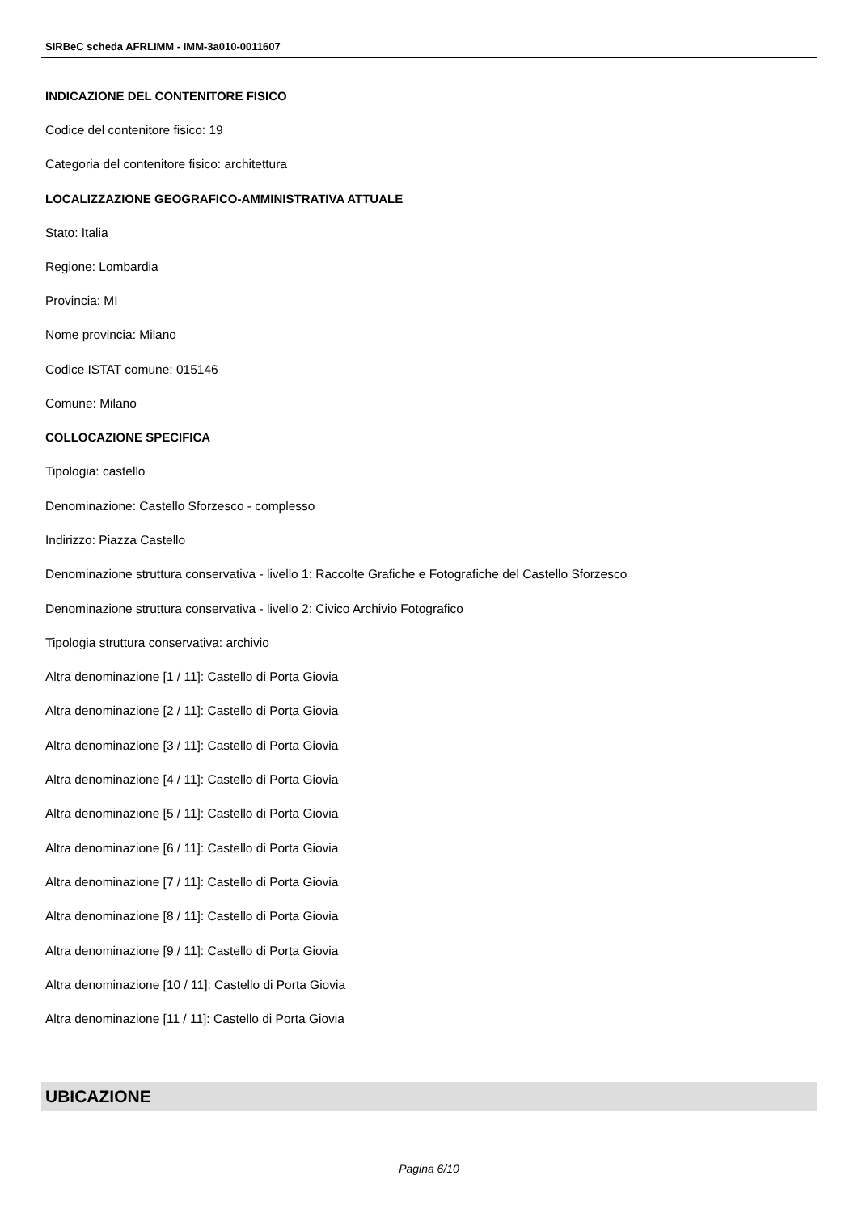SIRBeC scheda AFRLIMM - IMM-3a010-0011607
INDICAZIONE DEL CONTENITORE FISICO
Codice del contenitore fisico: 19
Categoria del contenitore fisico: architettura
LOCALIZZAZIONE GEOGRAFICO-AMMINISTRATIVA ATTUALE
Stato: Italia
Regione: Lombardia
Provincia: MI
Nome provincia: Milano
Codice ISTAT comune: 015146
Comune: Milano
COLLOCAZIONE SPECIFICA
Tipologia: castello
Denominazione: Castello Sforzesco - complesso
Indirizzo: Piazza Castello
Denominazione struttura conservativa - livello 1: Raccolte Grafiche e Fotografiche del Castello Sforzesco
Denominazione struttura conservativa - livello 2: Civico Archivio Fotografico
Tipologia struttura conservativa: archivio
Altra denominazione [1 / 11]: Castello di Porta Giovia
Altra denominazione [2 / 11]: Castello di Porta Giovia
Altra denominazione [3 / 11]: Castello di Porta Giovia
Altra denominazione [4 / 11]: Castello di Porta Giovia
Altra denominazione [5 / 11]: Castello di Porta Giovia
Altra denominazione [6 / 11]: Castello di Porta Giovia
Altra denominazione [7 / 11]: Castello di Porta Giovia
Altra denominazione [8 / 11]: Castello di Porta Giovia
Altra denominazione [9 / 11]: Castello di Porta Giovia
Altra denominazione [10 / 11]: Castello di Porta Giovia
Altra denominazione [11 / 11]: Castello di Porta Giovia
UBICAZIONE
Pagina 6/10